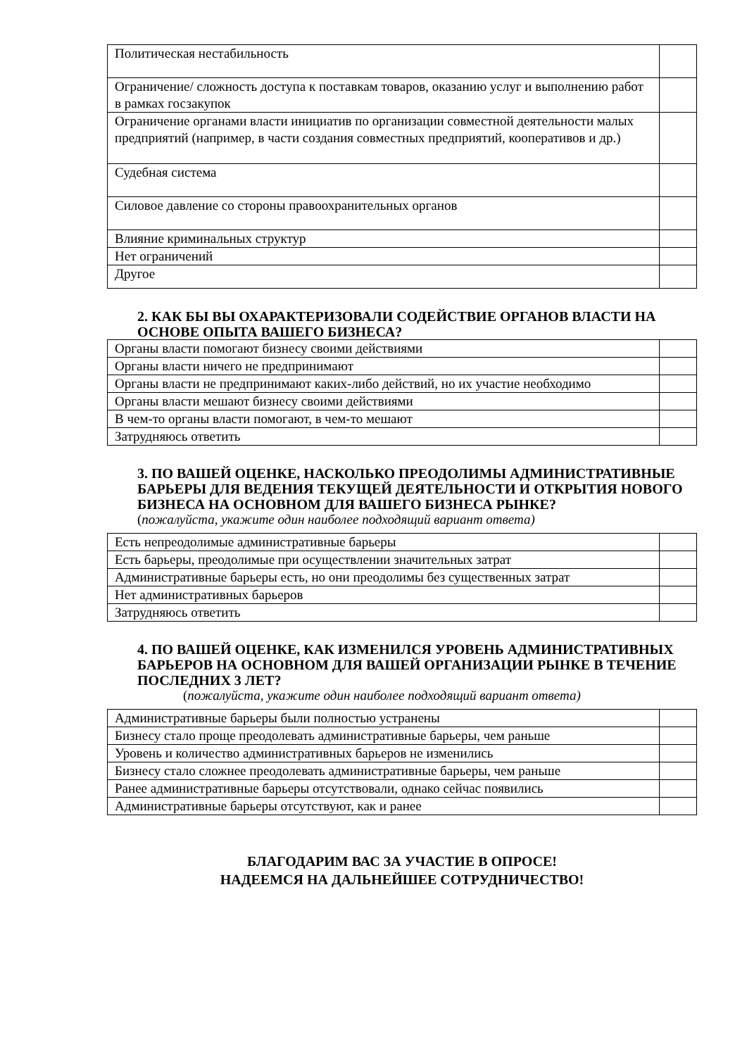| Политическая нестабильность | |
| Ограничение/ сложность доступа к поставкам товаров, оказанию услуг и выполнению работ в рамках госзакупок | |
| Ограничение органами власти инициатив по организации совместной деятельности малых предприятий (например, в части создания совместных предприятий, кооперативов и др.) | |
| Судебная система | |
| Силовое давление со стороны правоохранительных органов | |
| Влияние криминальных структур | |
| Нет ограничений | |
| Другое | |
2. КАК БЫ ВЫ ОХАРАКТЕРИЗОВАЛИ СОДЕЙСТВИЕ ОРГАНОВ ВЛАСТИ НА ОСНОВЕ ОПЫТА ВАШЕГО БИЗНЕСА?
| Органы власти помогают бизнесу своими действиями | |
| Органы власти ничего не предпринимают | |
| Органы власти не предпринимают каких-либо действий, но их участие необходимо | |
| Органы власти мешают бизнесу своими действиями | |
| В чем-то органы власти помогают, в чем-то мешают | |
| Затрудняюсь ответить | |
3. ПО ВАШЕЙ ОЦЕНКЕ, НАСКОЛЬКО ПРЕОДОЛИМЫ АДМИНИСТРАТИВНЫЕ БАРЬЕРЫ ДЛЯ ВЕДЕНИЯ ТЕКУЩЕЙ ДЕЯТЕЛЬНОСТИ И ОТКРЫТИЯ НОВОГО БИЗНЕСА НА ОСНОВНОМ ДЛЯ ВАШЕГО БИЗНЕСА РЫНКЕ?
(пожалуйста, укажите один наиболее подходящий вариант ответа)
| Есть непреодолимые административные барьеры | |
| Есть барьеры, преодолимые при осуществлении значительных затрат | |
| Административные барьеры есть, но они преодолимы без существенных затрат | |
| Нет административных барьеров | |
| Затрудняюсь ответить | |
4. ПО ВАШЕЙ ОЦЕНКЕ, КАК ИЗМЕНИЛСЯ УРОВЕНЬ АДМИНИСТРАТИВНЫХ БАРЬЕРОВ НА ОСНОВНОМ ДЛЯ ВАШЕЙ ОРГАНИЗАЦИИ РЫНКЕ В ТЕЧЕНИЕ ПОСЛЕДНИХ 3 ЛЕТ?
(пожалуйста, укажите один наиболее подходящий вариант ответа)
| Административные барьеры были полностью устранены | |
| Бизнесу стало проще преодолевать административные барьеры, чем раньше | |
| Уровень и количество административных барьеров не изменились | |
| Бизнесу стало сложнее преодолевать административные барьеры, чем раньше | |
| Ранее административные барьеры отсутствовали, однако сейчас появились | |
| Административные барьеры отсутствуют, как и ранее | |
БЛАГОДАРИМ ВАС ЗА УЧАСТИЕ В ОПРОСЕ!
НАДЕЕМСЯ НА ДАЛЬНЕЙШЕЕ СОТРУДНИЧЕСТВО!